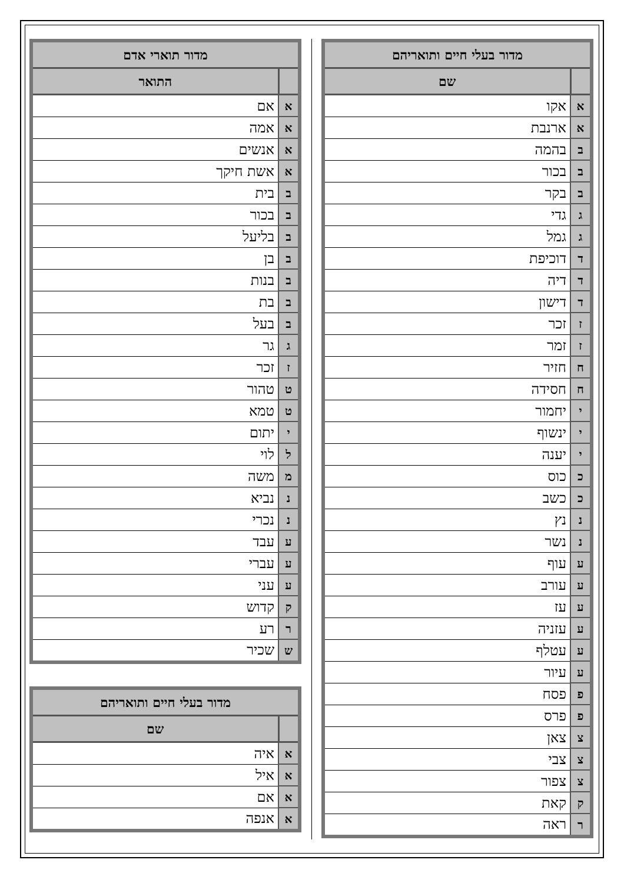| מדור תוארי אדם | |
| --- | --- |
| | התואר |
| א | אם |
| א | אמה |
| א | אנשים |
| א | אשת חיקך |
| ב | בית |
| ב | בכור |
| ב | בליעל |
| ב | בן |
| ב | בנות |
| ב | בת |
| ב | בעל |
| ג | גר |
| ז | זכר |
| ט | טהור |
| ט | טמא |
| י | יתום |
| ל | לוי |
| מ | משה |
| נ | נביא |
| נ | נכרי |
| ע | עבד |
| ע | עברי |
| ע | עני |
| ק | קדוש |
| ר | רע |
| ש | שכיר |
| מדור בעלי חיים ותואריהם | |
| --- | --- |
| | שם |
| א | איה |
| א | איל |
| א | אם |
| א | אנפה |
| מדור בעלי חיים ותואריהם | |
| --- | --- |
| | שם |
| א | אקו |
| א | ארנבת |
| ב | בהמה |
| ב | בכור |
| ב | בקר |
| ג | גדי |
| ג | גמל |
| ד | דוכיפת |
| ד | דיה |
| ד | דישון |
| ז | זכר |
| ז | זמר |
| ח | חזיר |
| ח | חסידה |
| י | יחמור |
| י | ינשוף |
| י | יענה |
| כ | כוס |
| כ | כשב |
| נ | נץ |
| נ | נשר |
| ע | עוף |
| ע | עורב |
| ע | עז |
| ע | עזניה |
| ע | עטלף |
| ע | עיור |
| פ | פסח |
| פ | פרס |
| צ | צאן |
| צ | צבי |
| צ | צפור |
| ק | קאת |
| ר | ראה |